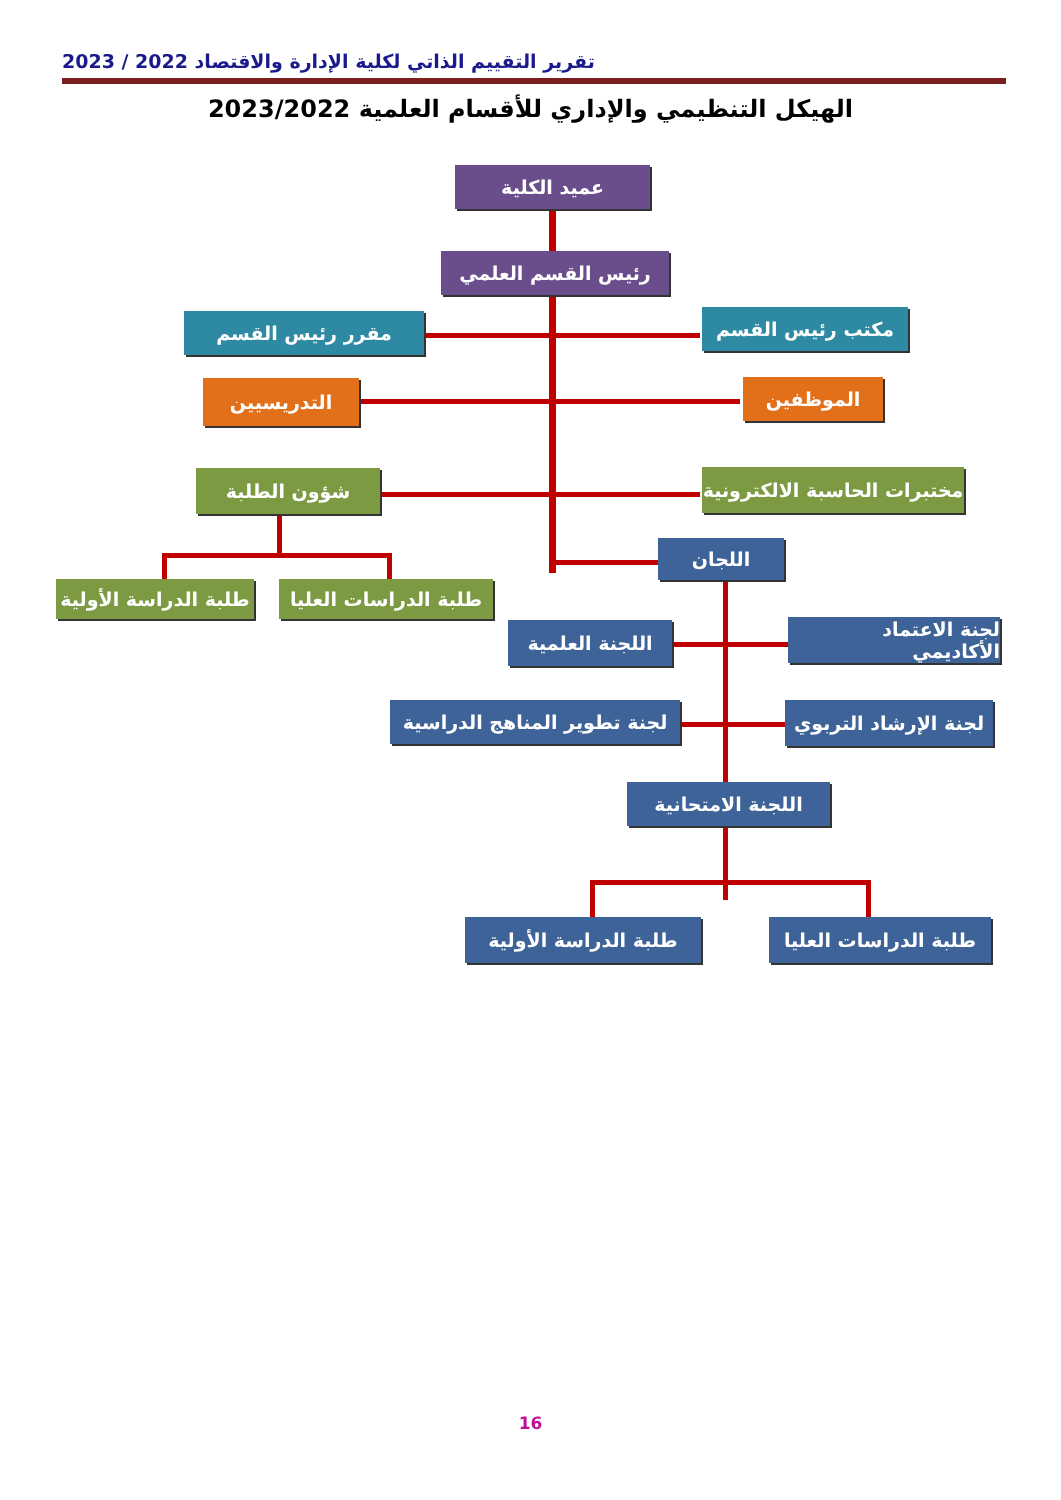تقرير التقييم الذاتي لكلية الإدارة والاقتصاد 2022 / 2023
الهيكل التنظيمي والإداري للأقسام العلمية 2023/2022
عميد الكلية
رئيس القسم العلمي
مقرر رئيس القسم مكتب رئيس القسم
التدريسيين الموظفين
شؤون الطلبة
مختبرات الحاسبة الالكترونية
اللجان
طلبة الدراسة الأولية
طلبة الدراسات العليا
اللجنة العلمية
لجنة الاعتماد الأكاديمي
لجنة تطوير المناهج الدراسية
لجنة الإرشاد التربوي
اللجنة الامتحانية
طلبة الدراسة الأولية
طلبة الدراسات العليا
16